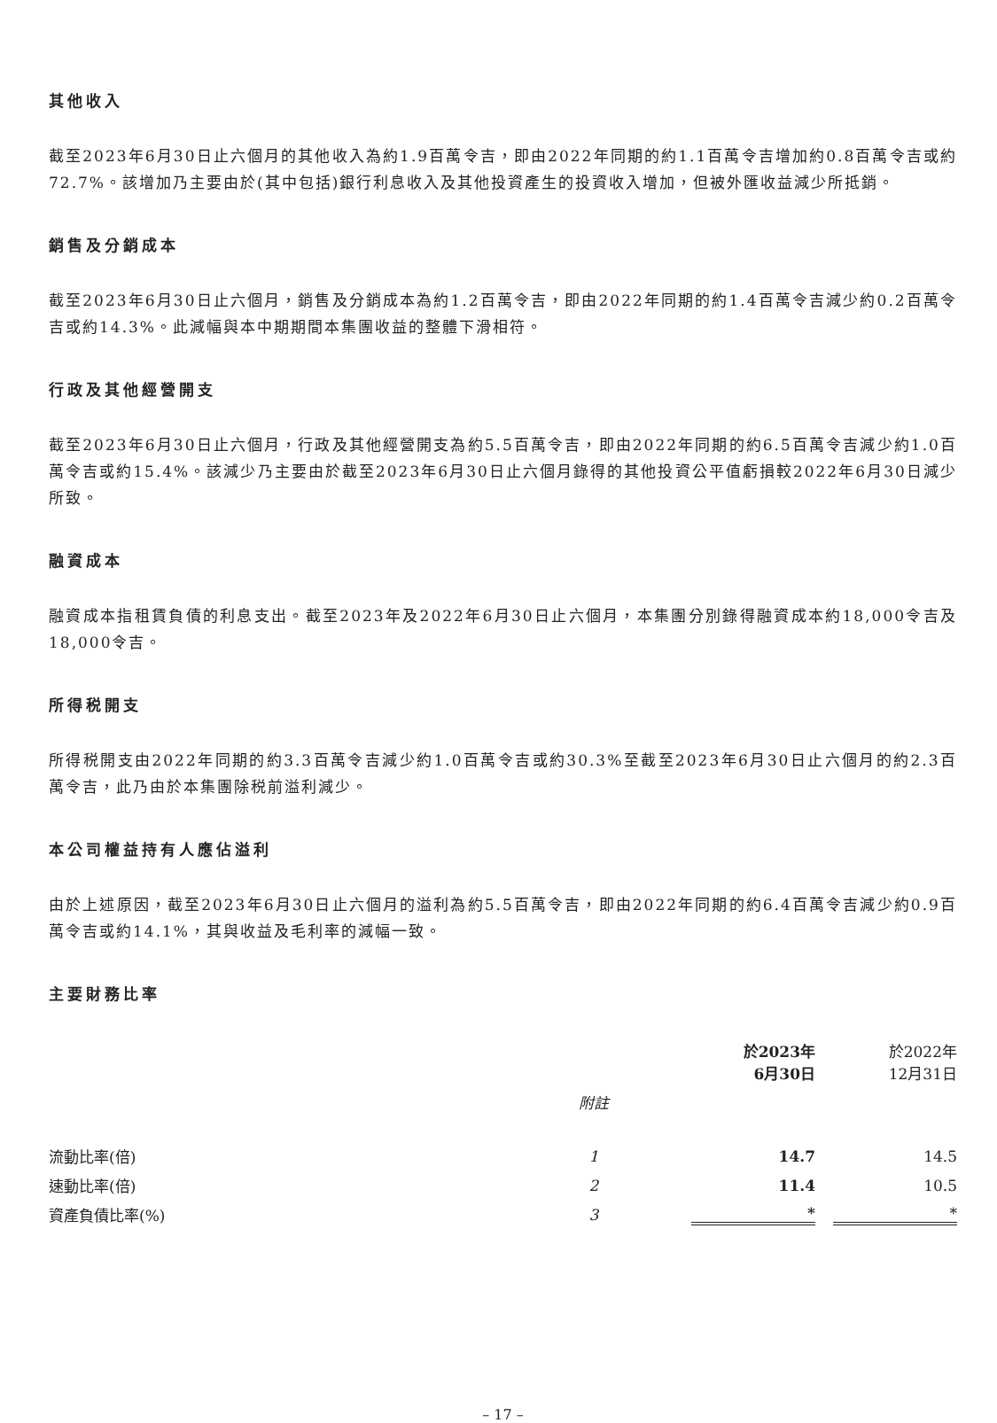其他收入
截至2023年6月30日止六個月的其他收入為約1.9百萬令吉，即由2022年同期的約1.1百萬令吉增加約0.8百萬令吉或約72.7%。該增加乃主要由於(其中包括)銀行利息收入及其他投資產生的投資收入增加，但被外匯收益減少所抵銷。
銷售及分銷成本
截至2023年6月30日止六個月，銷售及分銷成本為約1.2百萬令吉，即由2022年同期的約1.4百萬令吉減少約0.2百萬令吉或約14.3%。此減幅與本中期期間本集團收益的整體下滑相符。
行政及其他經營開支
截至2023年6月30日止六個月，行政及其他經營開支為約5.5百萬令吉，即由2022年同期的約6.5百萬令吉減少約1.0百萬令吉或約15.4%。該減少乃主要由於截至2023年6月30日止六個月錄得的其他投資公平值虧損較2022年6月30日減少所致。
融資成本
融資成本指租賃負債的利息支出。截至2023年及2022年6月30日止六個月，本集團分別錄得融資成本約18,000令吉及18,000令吉。
所得税開支
所得税開支由2022年同期的約3.3百萬令吉減少約1.0百萬令吉或約30.3%至截至2023年6月30日止六個月的約2.3百萬令吉，此乃由於本集團除税前溢利減少。
本公司權益持有人應佔溢利
由於上述原因，截至2023年6月30日止六個月的溢利為約5.5百萬令吉，即由2022年同期的約6.4百萬令吉減少約0.9百萬令吉或約14.1%，其與收益及毛利率的減幅一致。
主要財務比率
| | | 於2023年 6月30日 | 於2022年 12月31日 |
| --- | --- | --- | --- |
| | 附註 | | |
| 流動比率(倍) | 1 | 14.7 | 14.5 |
| 速動比率(倍) | 2 | 11.4 | 10.5 |
| 資產負債比率(%) | 3 | * | * |
– 17 –